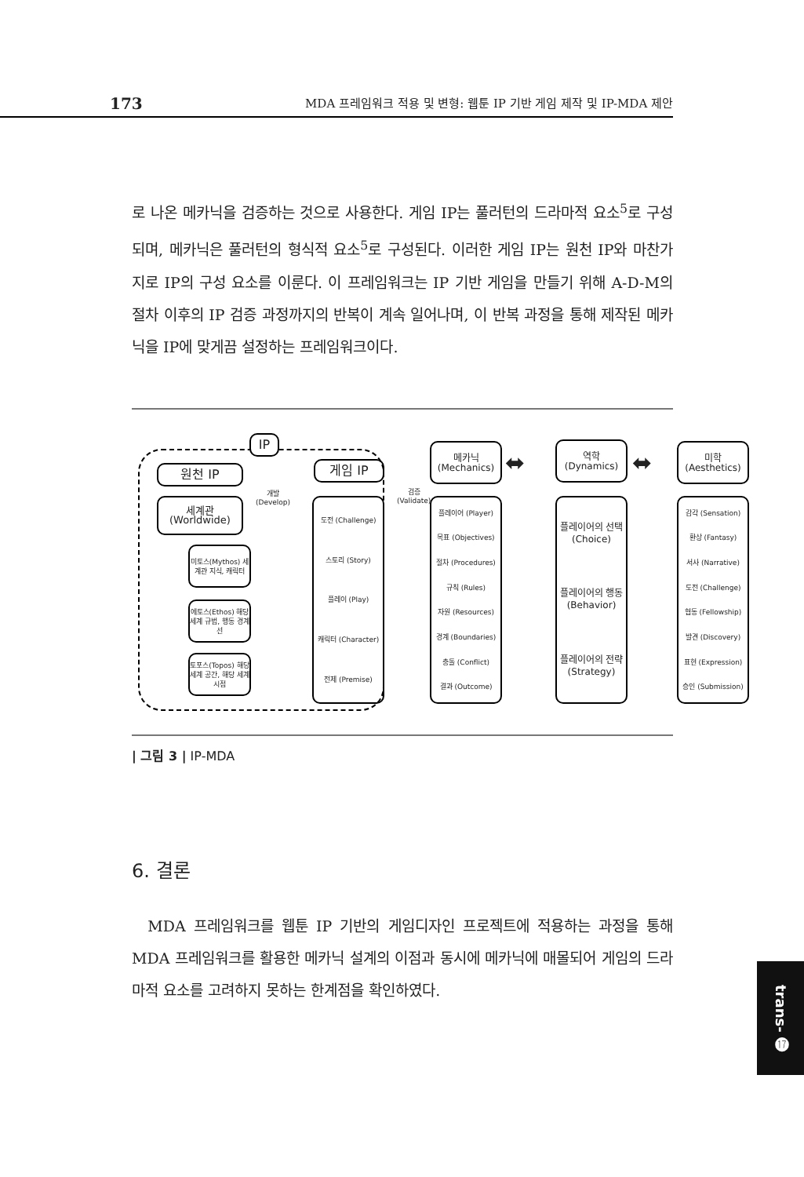173 MDA 프레임워크 적용 및 변형: 웹툰 IP 기반 게임 제작 및 IP-MDA 제안
로 나온 메카닉을 검증하는 것으로 사용한다. 게임 IP는 풀러턴의 드라마적 요소<sup>5</sup>로 구성되며, 메카닉은 풀러턴의 형식적 요소<sup>5</sup>로 구성된다. 이러한 게임 IP는 원천 IP와 마찬가지로 IP의 구성 요소를 이룬다. 이 프레임워크는 IP 기반 게임을 만들기 위해 A-D-M의 절차 이후의 IP 검증 과정까지의 반복이 계속 일어나며, 이 반복 과정을 통해 제작된 메카닉을 IP에 맞게끔 설정하는 프레임워크이다.
IP
원천 IP 게임 IP
개발
(Develop)
검증
(Validate)
세계관
(Worldwide)
미토스(Mythos) 세계관 지식, 캐릭터
에토스(Ethos) 해당 세계 규범, 행동 경계선
토포스(Topos) 해당 세계 공간, 해당 세계 시점
도전 (Challenge)
스토리 (Story)
플레이 (Play)
캐릭터 (Character)
전제 (Premise)
메카닉 (Mechanics)
플레이어 (Player)
목표 (Objectives)
절차 (Procedures)
규칙 (Rules)
자원 (Resources)
경계 (Boundaries)
충돌 (Conflict)
결과 (Outcome)
역학 (Dynamics)
플레이어의 선택 (Choice)
플레이어의 행동 (Behavior)
플레이어의 전략 (Strategy)
미학 (Aesthetics)
감각 (Sensation)
환상 (Fantasy)
서사 (Narrative)
도전 (Challenge)
협동 (Fellowship)
발견 (Discovery)
표현 (Expression)
승인 (Submission)
⬌ ⬌
| 그림 3 | IP-MDA
6. 결론
MDA 프레임워크를 웹툰 IP 기반의 게임디자인 프로젝트에 적용하는 과정을 통해 MDA 프레임워크를 활용한 메카닉 설계의 이점과 동시에 메카닉에 매몰되어 게임의 드라마적 요소를 고려하지 못하는 한계점을 확인하였다.
trans- ⓱